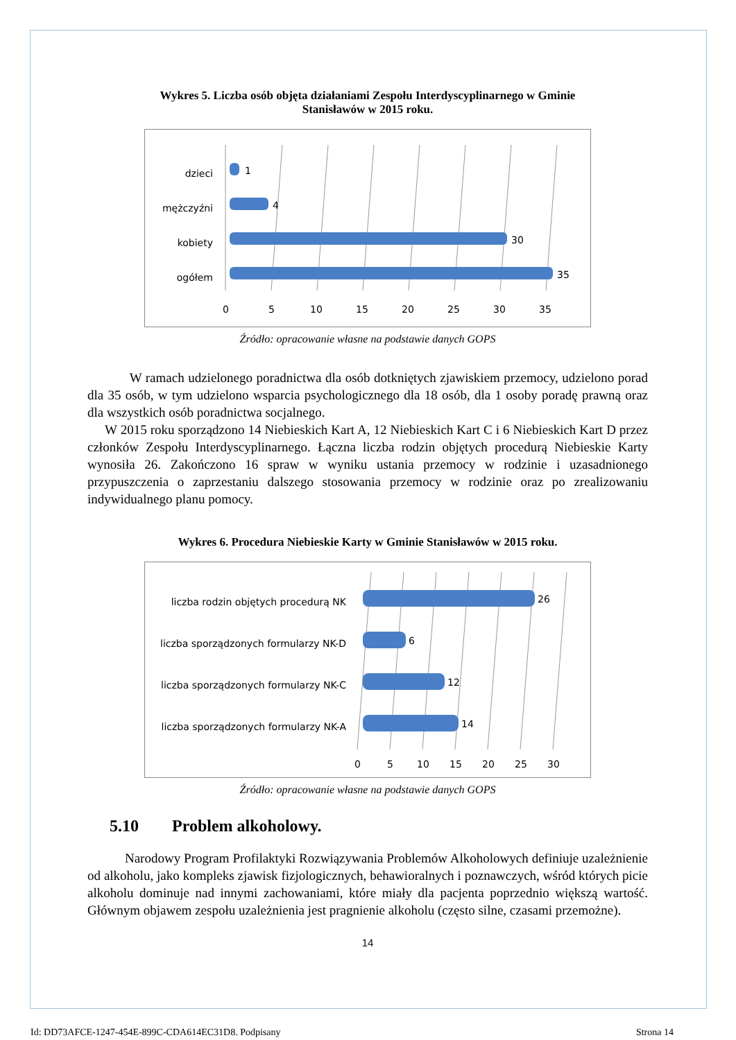Wykres 5. Liczba osób objęta działaniami Zespołu Interdyscyplinarnego w Gminie
Stanisławów w 2015 roku.
dzieci
mężczyźni
kobiety
ogółem
1
4
30
35
0
5
10
15
20
25
30
35
Źródło: opracowanie własne na podstawie danych GOPS
W ramach udzielonego poradnictwa dla osób dotkniętych zjawiskiem przemocy, udzielono porad dla 35 osób, w tym udzielono wsparcia psychologicznego dla 18 osób, dla 1 osoby poradę prawną oraz dla wszystkich osób poradnictwa socjalnego.
W 2015 roku sporządzono 14 Niebieskich Kart A, 12 Niebieskich Kart C i 6 Niebieskich Kart D przez członków Zespołu Interdyscyplinarnego. Łączna liczba rodzin objętych procedurą Niebieskie Karty wynosiła 26. Zakończono 16 spraw w wyniku ustania przemocy w rodzinie i uzasadnionego przypuszczenia o zaprzestaniu dalszego stosowania przemocy w rodzinie oraz po zrealizowaniu indywidualnego planu pomocy.
Wykres 6. Procedura Niebieskie Karty w Gminie Stanisławów w 2015 roku.
liczba rodzin objętych procedurą NK
liczba sporządzonych formularzy NK-D
liczba sporządzonych formularzy NK-C
liczba sporządzonych formularzy NK-A
26
6
12
14
0
5
10
15
20
25
30
Źródło: opracowanie własne na podstawie danych GOPS
5.10 Problem alkoholowy.
Narodowy Program Profilaktyki Rozwiązywania Problemów Alkoholowych definiuje uzależnienie od alkoholu, jako kompleks zjawisk fizjologicznych, behawioralnych i poznawczych, wśród których picie alkoholu dominuje nad innymi zachowaniami, które miały dla pacjenta poprzednio większą wartość. Głównym objawem zespołu uzależnienia jest pragnienie alkoholu (często silne, czasami przemożne).
14
Id: DD73AFCE-1247-454E-899C-CDA614EC31D8. Podpisany Strona 14